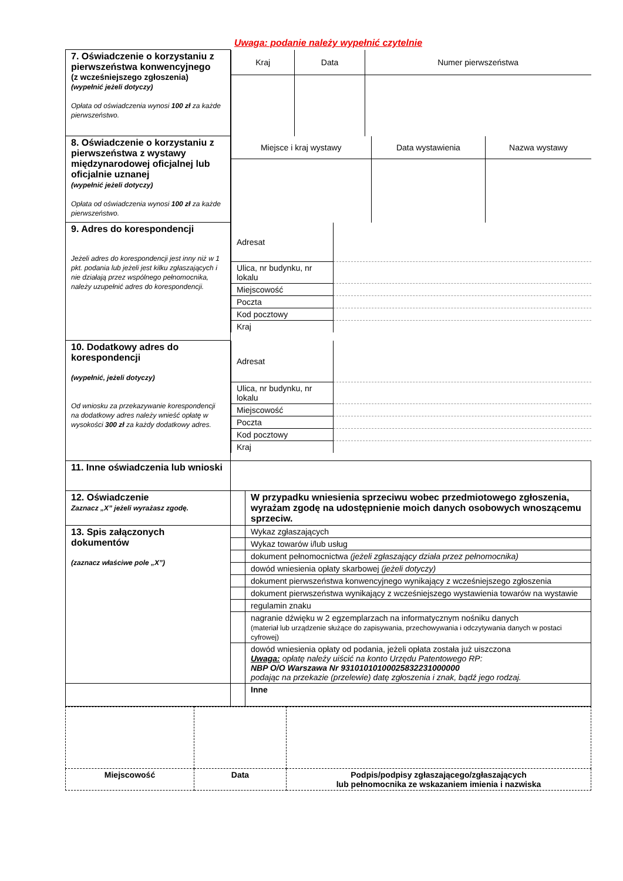Uwaga: podanie należy wypełnić czytelnie
| 7. Oświadczenie o korzystaniu z pierwszeństwa konwencyjnego (z wcześniejszego zgłoszenia) (wypełnić jeżeli dotyczy) Opłata od oświadczenia wynosi 100 zł za każde pierwszeństwo. | / Kraj / Data / Numer pierwszeństwa / | |
| 8. Oświadczenie o korzystaniu z pierwszeństwa z wystawy międzynarodowej oficjalnej lub oficjalnie uznanej (wypełnić jeżeli dotyczy) Opłata od oświadczenia wynosi 100 zł za każde pierwszeństwo. | / Miejsce i kraj wystawy / Data wystawienia / Nazwa wystawy / | |
| 9. Adres do korespondencji Jeżeli adres do korespondencji jest inny niż w 1 pkt. podania lub jeżeli jest kilku zgłaszających i nie działają przez wspólnego pełnomocnika, należy uzupełnić adres do korespondencji. | / Adresat / / / Ulica, nr budynku, nr lokalu / / / Miejscowość / / / Poczta / / / Kod pocztowy / / / Kraj / / | |
| 10. Dodatkowy adres do korespondencji (wypełnić, jeżeli dotyczy) Od wniosku za przekazywanie korespondencji na dodatkowy adres należy wnieść opłatę w wysokości 300 zł za każdy dodatkowy adres. | / Adresat / / / Ulica, nr budynku, nr lokalu / / / Miejscowość / / / Poczta / / / Kod pocztowy / / / Kraj / / | |
| 11. Inne oświadczenia lub wnioski | | |
| 12. Oświadczenie Zaznacz „X” jeżeli wyrażasz zgodę. | | W przypadku wniesienia sprzeciwu wobec przedmiotowego zgłoszenia, wyrażam zgodę na udostępnienie moich danych osobowych wnoszącemu sprzeciw. |
| 13. Spis załączonych dokumentów (zaznacz właściwe pole „X”) | | Wykaz zgłaszających |
| | | Wykaz towarów i/lub usług |
| | | dokument pełnomocnictwa (jeżeli zgłaszający działa przez pełnomocnika) |
| | | dowód wniesienia opłaty skarbowej (jeżeli dotyczy) |
| | | dokument pierwszeństwa konwencyjnego wynikający z wcześniejszego zgłoszenia |
| | | dokument pierwszeństwa wynikający z wcześniejszego wystawienia towarów na wystawie |
| | | regulamin znaku |
| | | nagranie dźwięku w 2 egzemplarzach na informatycznym nośniku danych (materiał lub urządzenie służące do zapisywania, przechowywania i odczytywania danych w postaci cyfrowej) |
| | | dowód wniesienia opłaty od podania, jeżeli opłata została już uiszczona Uwaga: opłatę należy uiścić na konto Urzędu Patentowego RP: NBP O/O Warszawa Nr 93101010100025832231000000 podając na przekazie (przelewie) datę zgłoszenia i znak, bądź jego rodzaj. |
| | | Inne |
| Miejscowość | Data | Podpis/podpisy zgłaszającego/zgłaszających lub pełnomocnika ze wskazaniem imienia i nazwiska |